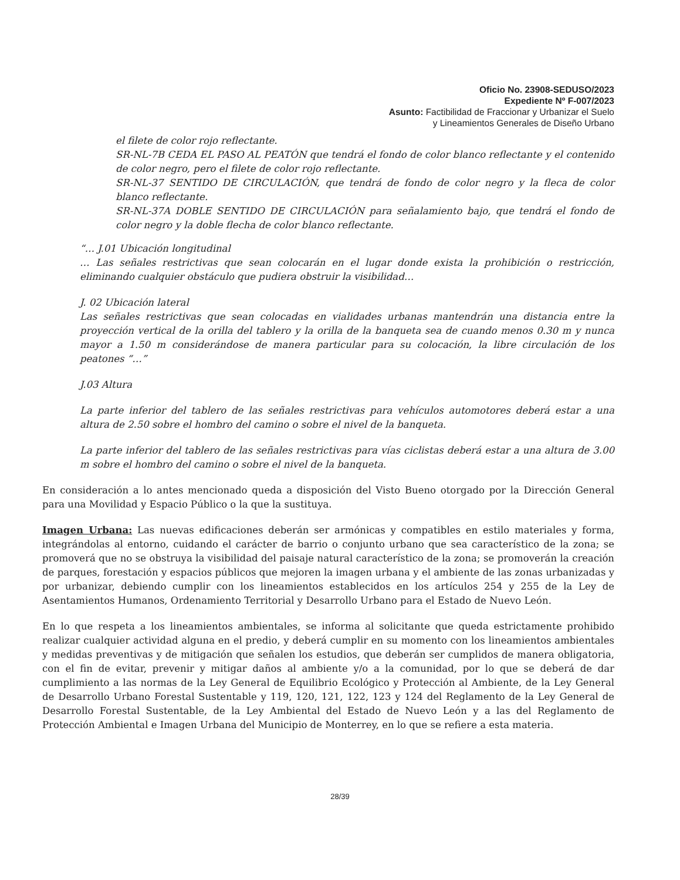Oficio No. 23908-SEDUSO/2023
Expediente Nº F-007/2023
Asunto: Factibilidad de Fraccionar y Urbanizar el Suelo
y Lineamientos Generales de Diseño Urbano
el filete de color rojo reflectante.
SR-NL-7B CEDA EL PASO AL PEATÓN que tendrá el fondo de color blanco reflectante y el contenido de color negro, pero el filete de color rojo reflectante.
SR-NL-37 SENTIDO DE CIRCULACIÓN, que tendrá de fondo de color negro y la fleca de color blanco reflectante.
SR-NL-37A DOBLE SENTIDO DE CIRCULACIÓN para señalamiento bajo, que tendrá el fondo de color negro y la doble flecha de color blanco reflectante.
“… J.01 Ubicación longitudinal
… Las señales restrictivas que sean colocarán en el lugar donde exista la prohibición o restricción, eliminando cualquier obstáculo que pudiera obstruir la visibilidad…
J. 02 Ubicación lateral
Las señales restrictivas que sean colocadas en vialidades urbanas mantendrán una distancia entre la proyección vertical de la orilla del tablero y la orilla de la banqueta sea de cuando menos 0.30 m y nunca mayor a 1.50 m considerándose de manera particular para su colocación, la libre circulación de los peatones “…”
J.03 Altura
La parte inferior del tablero de las señales restrictivas para vehículos automotores deberá estar a una altura de 2.50 sobre el hombro del camino o sobre el nivel de la banqueta.
La parte inferior del tablero de las señales restrictivas para vías ciclistas deberá estar a una altura de 3.00 m sobre el hombro del camino o sobre el nivel de la banqueta.
En consideración a lo antes mencionado queda a disposición del Visto Bueno otorgado por la Dirección General para una Movilidad y Espacio Público o la que la sustituya.
Imagen Urbana: Las nuevas edificaciones deberán ser armónicas y compatibles en estilo materiales y forma, integrándolas al entorno, cuidando el carácter de barrio o conjunto urbano que sea característico de la zona; se promoverá que no se obstruya la visibilidad del paisaje natural característico de la zona; se promoverán la creación de parques, forestación y espacios públicos que mejoren la imagen urbana y el ambiente de las zonas urbanizadas y por urbanizar, debiendo cumplir con los lineamientos establecidos en los artículos 254 y 255 de la Ley de Asentamientos Humanos, Ordenamiento Territorial y Desarrollo Urbano para el Estado de Nuevo León.
En lo que respeta a los lineamientos ambientales, se informa al solicitante que queda estrictamente prohibido realizar cualquier actividad alguna en el predio, y deberá cumplir en su momento con los lineamientos ambientales y medidas preventivas y de mitigación que señalen los estudios, que deberán ser cumplidos de manera obligatoria, con el fin de evitar, prevenir y mitigar daños al ambiente y/o a la comunidad, por lo que se deberá de dar cumplimiento a las normas de la Ley General de Equilibrio Ecológico y Protección al Ambiente, de la Ley General de Desarrollo Urbano Forestal Sustentable y 119, 120, 121, 122, 123 y 124 del Reglamento de la Ley General de Desarrollo Forestal Sustentable, de la Ley Ambiental del Estado de Nuevo León y a las del Reglamento de Protección Ambiental e Imagen Urbana del Municipio de Monterrey, en lo que se refiere a esta materia.
28/39